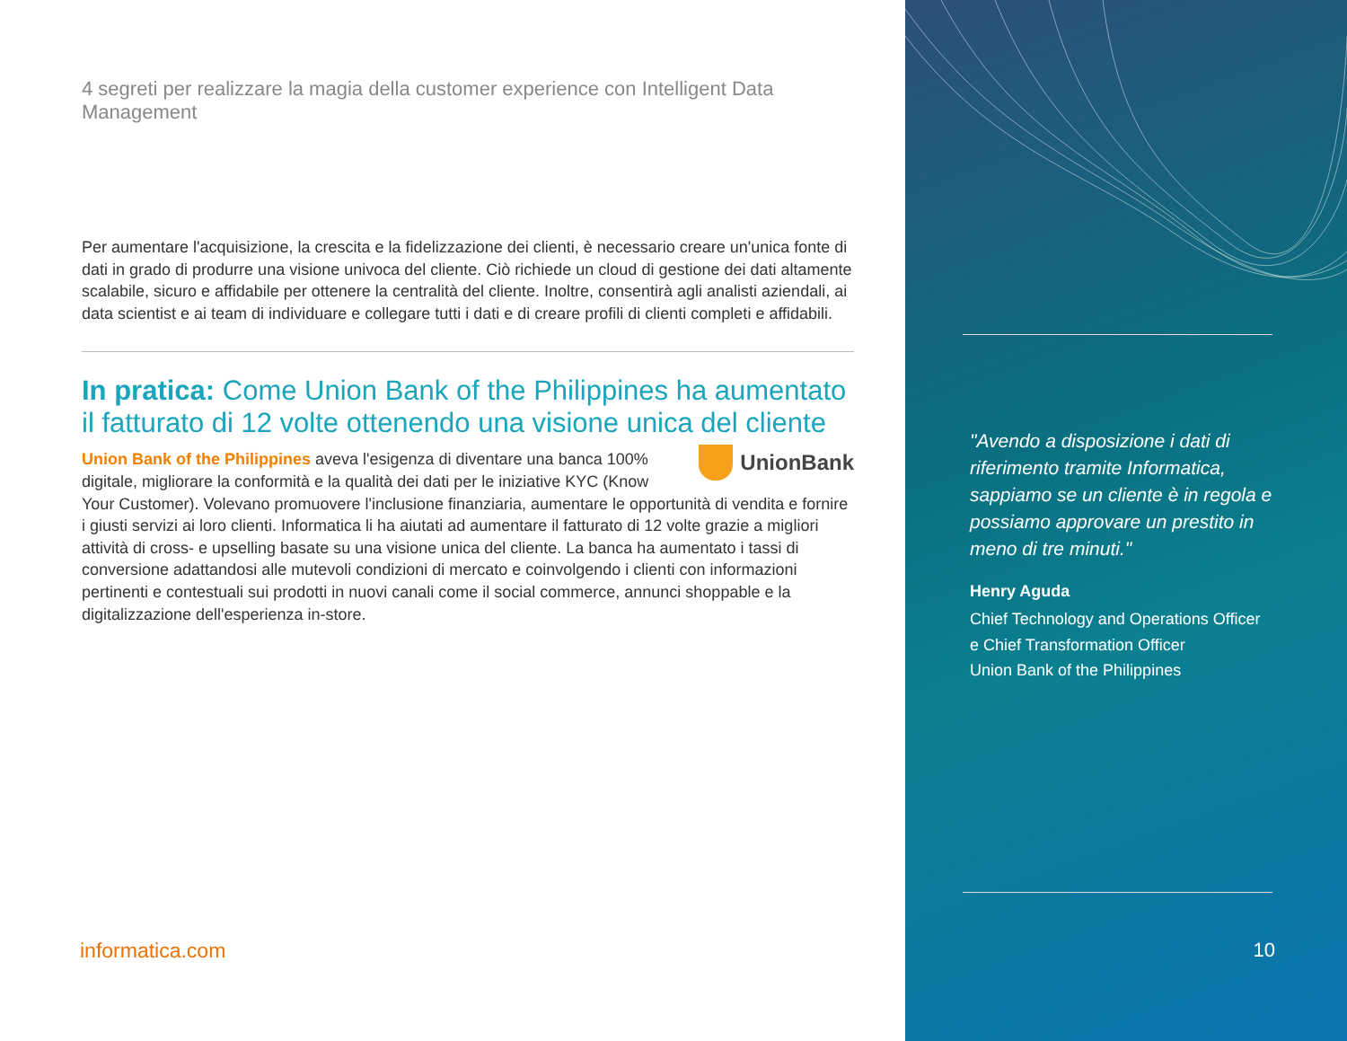4 segreti per realizzare la magia della customer experience con Intelligent Data Management
Per aumentare l'acquisizione, la crescita e la fidelizzazione dei clienti, è necessario creare un'unica fonte di dati in grado di produrre una visione univoca del cliente. Ciò richiede un cloud di gestione dei dati altamente scalabile, sicuro e affidabile per ottenere la centralità del cliente. Inoltre, consentirà agli analisti aziendali, ai data scientist e ai team di individuare e collegare tutti i dati e di creare profili di clienti completi e affidabili.
In pratica: Come Union Bank of the Philippines ha aumentato il fatturato di 12 volte ottenendo una visione unica del cliente
UnionBank
Union Bank of the Philippines aveva l'esigenza di diventare una banca 100% digitale, migliorare la conformità e la qualità dei dati per le iniziative KYC (Know Your Customer). Volevano promuovere l'inclusione finanziaria, aumentare le opportunità di vendita e fornire i giusti servizi ai loro clienti. Informatica li ha aiutati ad aumentare il fatturato di 12 volte grazie a migliori attività di cross- e upselling basate su una visione unica del cliente. La banca ha aumentato i tassi di conversione adattandosi alle mutevoli condizioni di mercato e coinvolgendo i clienti con informazioni pertinenti e contestuali sui prodotti in nuovi canali come il social commerce, annunci shoppable e la digitalizzazione dell'esperienza in-store.
informatica.com
"Avendo a disposizione i dati di riferimento tramite Informatica, sappiamo se un cliente è in regola e possiamo approvare un prestito in meno di tre minuti."
Henry Aguda
Chief Technology and Operations Officer
e Chief Transformation Officer
Union Bank of the Philippines
10